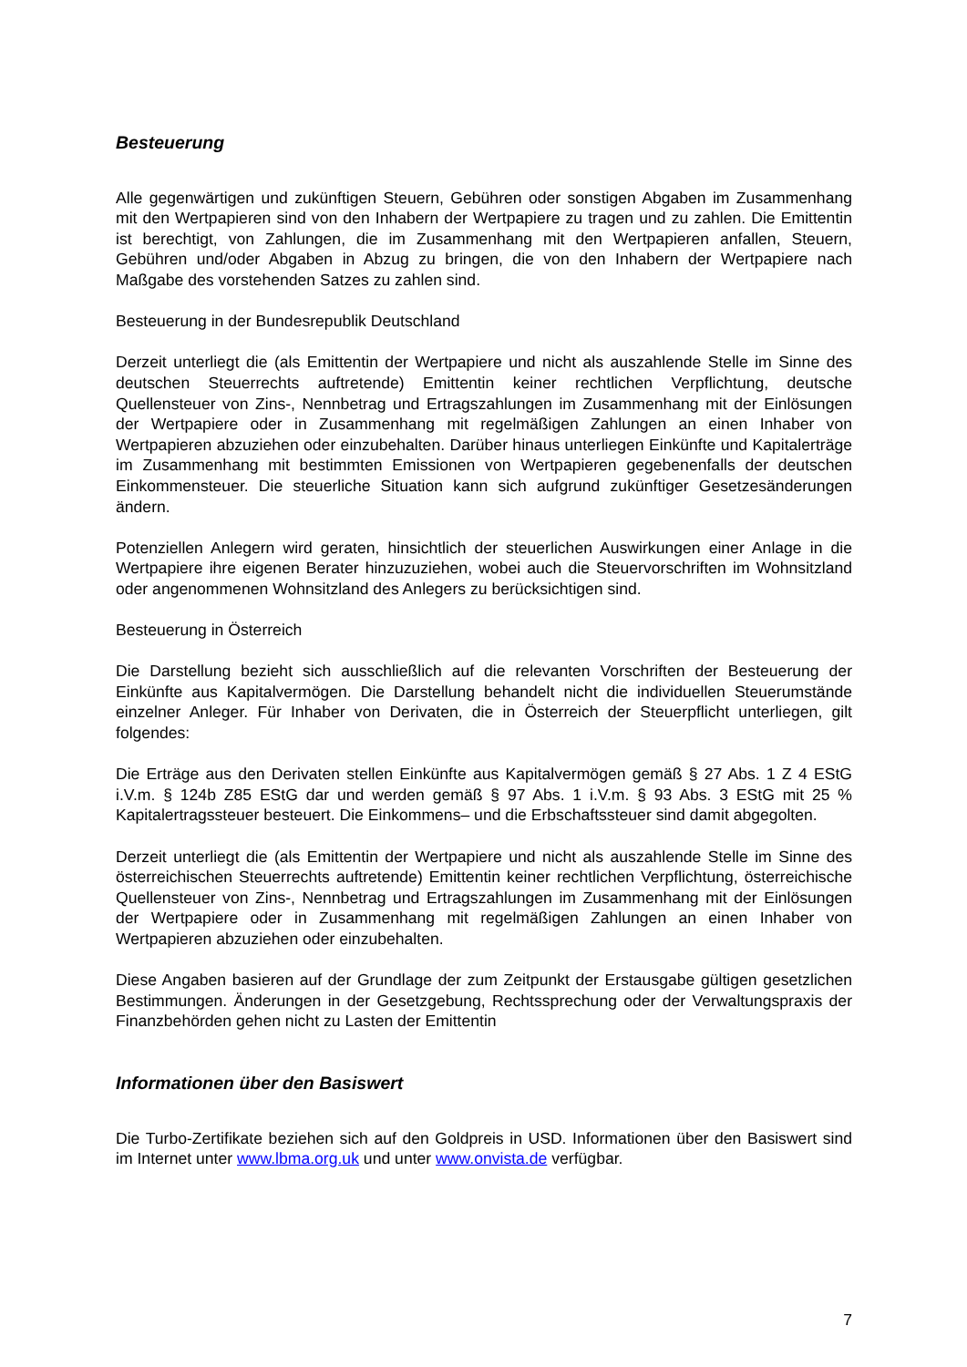Besteuerung
Alle gegenwärtigen und zukünftigen Steuern, Gebühren oder sonstigen Abgaben im Zusammenhang mit den Wertpapieren sind von den Inhabern der Wertpapiere zu tragen und zu zahlen. Die Emittentin ist berechtigt, von Zahlungen, die im Zusammenhang mit den Wert­papieren anfallen, Steuern, Gebühren und/oder Abgaben in Abzug zu bringen, die von den Inhabern der Wertpapiere nach Maßgabe des vorstehenden Satzes zu zahlen sind.
Besteuerung in der Bundesrepublik Deutschland
Derzeit unterliegt die (als Emittentin der Wertpapiere und nicht als auszahlende Stelle im Sinne des deutschen Steuerrechts auftretende) Emittentin keiner rechtlichen Verpflichtung, deutsche Quellensteuer von Zins-, Nennbetrag und Ertragszahlungen im Zusammenhang mit der Einlösungen der Wertpapiere oder in Zusammenhang mit regelmäßigen Zahlungen an einen Inhaber von Wertpapieren abzuziehen oder einzubehalten. Darüber hinaus unter­liegen Einkünfte und Kapitalerträge im Zusammenhang mit bestimmten Emissionen von Wertpapieren gegebenenfalls der deutschen Einkommensteuer. Die steuerliche Situation kann sich aufgrund zukünftiger Gesetzesänderungen ändern.
Potenziellen Anlegern wird geraten, hinsichtlich der steuerlichen Auswirkungen einer Anlage in die Wertpapiere ihre eigenen Berater hinzuzuziehen, wobei auch die Steuervorschriften im Wohnsitzland oder angenommenen Wohnsitzland des Anlegers zu berücksichtigen sind.
Besteuerung in Österreich
Die Darstellung bezieht sich ausschließlich auf die relevanten Vorschriften der Besteuerung der Einkünfte aus Kapitalvermögen. Die Darstellung behandelt nicht die individuellen Steuerumstände einzelner Anleger. Für Inhaber von Derivaten, die in Österreich der Steuerpflicht unterliegen, gilt folgendes:
Die Erträge aus den Derivaten stellen Einkünfte aus Kapitalvermögen gemäß § 27 Abs. 1 Z 4 EStG i.V.m. § 124b Z85 EStG dar und werden gemäß § 97 Abs. 1 i.V.m. § 93 Abs. 3 EStG mit 25 % Kapitalertragssteuer besteuert. Die Einkommens– und die Erbschaftssteuer sind damit abgegolten.
Derzeit unterliegt die (als Emittentin der Wertpapiere und nicht als auszahlende Stelle im Sinne des österreichischen Steuerrechts auftretende) Emittentin keiner rechtlichen Verpflichtung, österreichische Quellensteuer von Zins-, Nennbetrag und Ertragszahlungen im Zusammenhang mit der Einlösungen der Wertpapiere oder in Zusammenhang mit regel­mäßigen Zahlungen an einen Inhaber von Wertpapieren abzuziehen oder einzubehalten.
Diese Angaben basieren auf der Grundlage der zum Zeitpunkt der Erstausgabe gültigen gesetzlichen Bestimmungen. Änderungen in der Gesetzgebung, Rechtssprechung oder der Verwaltungspraxis der Finanzbehörden gehen nicht zu Lasten der Emittentin
Informationen über den Basiswert
Die Turbo-Zertifikate beziehen sich auf den Goldpreis in USD. Informationen über den Basiswert sind im Internet unter www.lbma.org.uk und unter www.onvista.de verfügbar.
7